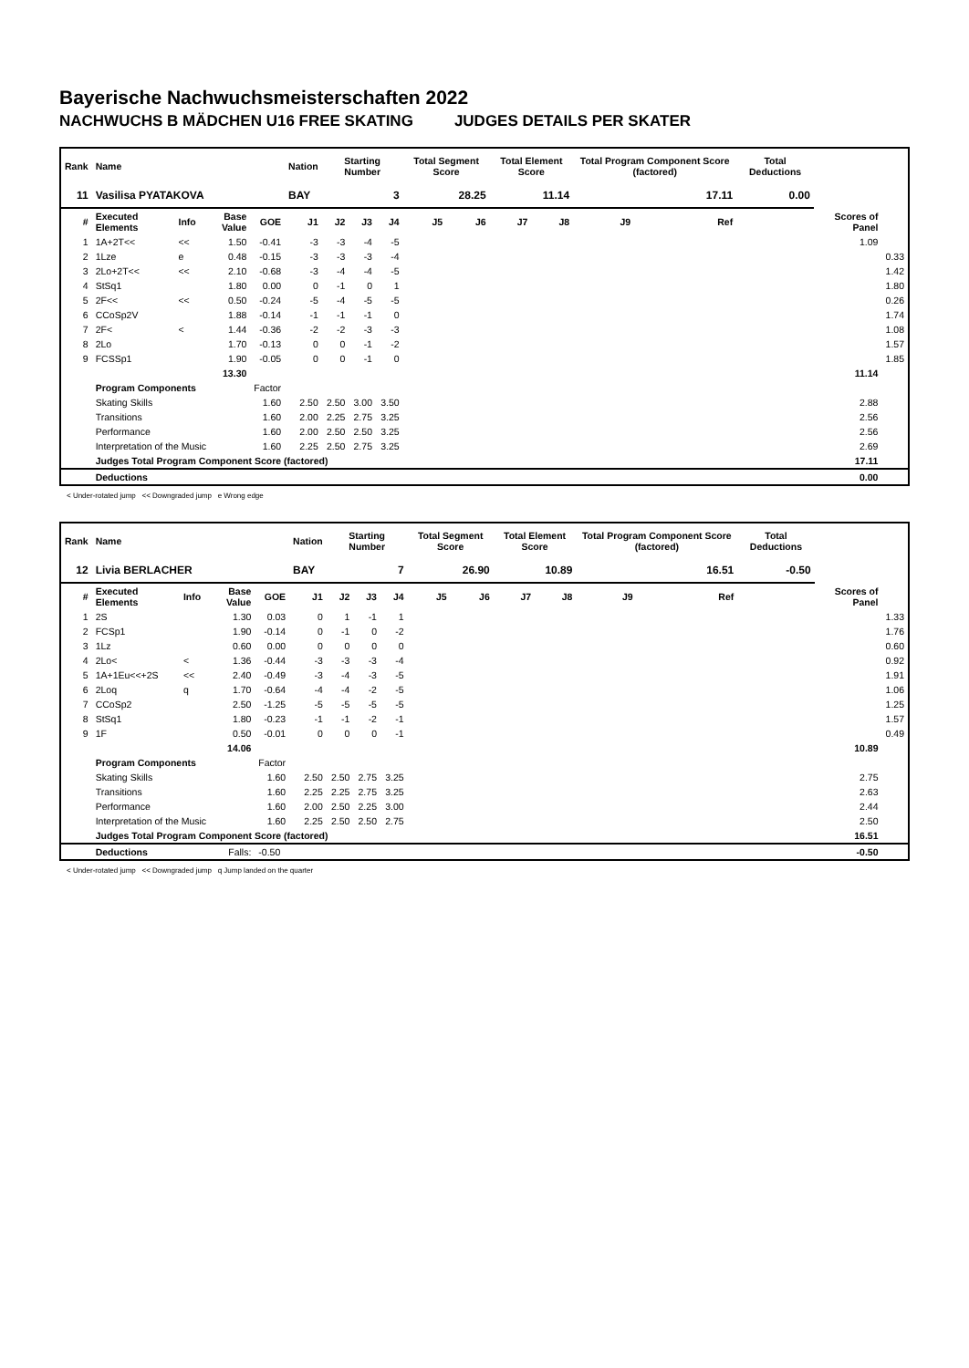Bayerische Nachwuchsmeisterschaften 2022
NACHWUCHS B MÄDCHEN U16 FREE SKATING JUDGES DETAILS PER SKATER
| Rank | Name | | | | Nation | Starting Number | | | Total Segment Score | | Total Element Score | | Total Program Component Score (factored) | | | Total Deductions | | |
| --- | --- | --- | --- | --- | --- | --- | --- | --- | --- | --- | --- | --- | --- | --- | --- | --- | --- | --- |
| 11 | Vasilisa PYATAKOVA | | | | BAY | 3 | | | 28.25 | | 11.14 | | 17.11 | | | 0.00 | | |
| # | Executed Elements | Info | Base Value | GOE | J1 | J2 | J3 | J4 | J5 | J6 | J7 | J8 | J9 | | Ref | | Scores of Panel | |
| 1 | 1A+2T<< | << | 1.50 | -0.41 | -3 | -3 | -4 | -5 | | | | | | | | | 1.09 | |
| 2 | 1Lze | e | 0.48 | -0.15 | -3 | -3 | -3 | -4 | | | | | | | | | | 0.33 |
| 3 | 2Lo+2T<< | << | 2.10 | -0.68 | -3 | -4 | -4 | -5 | | | | | | | | | | 1.42 |
| 4 | StSq1 | | 1.80 | 0.00 | 0 | -1 | 0 | 1 | | | | | | | | | | 1.80 |
| 5 | 2F<< | << | 0.50 | -0.24 | -5 | -4 | -5 | -5 | | | | | | | | | | 0.26 |
| 6 | CCoSp2V | | 1.88 | -0.14 | -1 | -1 | -1 | 0 | | | | | | | | | | 1.74 |
| 7 | 2F< | < | 1.44 | -0.36 | -2 | -2 | -3 | -3 | | | | | | | | | | 1.08 |
| 8 | 2Lo | | 1.70 | -0.13 | 0 | 0 | -1 | -2 | | | | | | | | | | 1.57 |
| 9 | FCSSp1 | | 1.90 | -0.05 | 0 | 0 | -1 | 0 | | | | | | | | | | 1.85 |
| | | | 13.30 | | | | | | | | | | | | | | 11.14 | |
| | Program Components | | | Factor | | | | | | | | | | | | | | |
| | Skating Skills | | | 1.60 | 2.50 | 2.50 | 3.00 | 3.50 | | | | | | | | | 2.88 | |
| | Transitions | | | 1.60 | 2.00 | 2.25 | 2.75 | 3.25 | | | | | | | | | 2.56 | |
| | Performance | | | 1.60 | 2.00 | 2.50 | 2.50 | 3.25 | | | | | | | | | 2.56 | |
| | Interpretation of the Music | | | 1.60 | 2.25 | 2.50 | 2.75 | 3.25 | | | | | | | | | 2.69 | |
| | Judges Total Program Component Score (factored) | | | | | | | | | | | | | | | | 17.11 | |
| | Deductions | | | | | | | | | | | | | | | | 0.00 | |
< Under-rotated jump << Downgraded jump e Wrong edge
| Rank | Name | | | | Nation | Starting Number | | | Total Segment Score | | Total Element Score | | Total Program Component Score (factored) | | | Total Deductions | | |
| --- | --- | --- | --- | --- | --- | --- | --- | --- | --- | --- | --- | --- | --- | --- | --- | --- | --- | --- |
| 12 | Livia BERLACHER | | | | BAY | 7 | | | 26.90 | | 10.89 | | 16.51 | | | -0.50 | | |
| # | Executed Elements | Info | Base Value | GOE | J1 | J2 | J3 | J4 | J5 | J6 | J7 | J8 | J9 | | Ref | | Scores of Panel | |
| 1 | 2S | | 1.30 | 0.03 | 0 | 1 | -1 | 1 | | | | | | | | | | 1.33 |
| 2 | FCSp1 | | 1.90 | -0.14 | 0 | -1 | 0 | -2 | | | | | | | | | | 1.76 |
| 3 | 1Lz | | 0.60 | 0.00 | 0 | 0 | 0 | 0 | | | | | | | | | | 0.60 |
| 4 | 2Lo< | < | 1.36 | -0.44 | -3 | -3 | -3 | -4 | | | | | | | | | | 0.92 |
| 5 | 1A+1Eu<<+2S | << | 2.40 | -0.49 | -3 | -4 | -3 | -5 | | | | | | | | | | 1.91 |
| 6 | 2Loq | q | 1.70 | -0.64 | -4 | -4 | -2 | -5 | | | | | | | | | | 1.06 |
| 7 | CCoSp2 | | 2.50 | -1.25 | -5 | -5 | -5 | -5 | | | | | | | | | | 1.25 |
| 8 | StSq1 | | 1.80 | -0.23 | -1 | -1 | -2 | -1 | | | | | | | | | | 1.57 |
| 9 | 1F | | 0.50 | -0.01 | 0 | 0 | 0 | -1 | | | | | | | | | | 0.49 |
| | | | 14.06 | | | | | | | | | | | | | | 10.89 | |
| | Program Components | | | Factor | | | | | | | | | | | | | | |
| | Skating Skills | | | 1.60 | 2.50 | 2.50 | 2.75 | 3.25 | | | | | | | | | 2.75 | |
| | Transitions | | | 1.60 | 2.25 | 2.25 | 2.75 | 3.25 | | | | | | | | | 2.63 | |
| | Performance | | | 1.60 | 2.00 | 2.50 | 2.25 | 3.00 | | | | | | | | | 2.44 | |
| | Interpretation of the Music | | | 1.60 | 2.25 | 2.50 | 2.50 | 2.75 | | | | | | | | | 2.50 | |
| | Judges Total Program Component Score (factored) | | | | | | | | | | | | | | | | 16.51 | |
| | Deductions | | Falls: | -0.50 | | | | | | | | | | | | | -0.50 | |
< Under-rotated jump << Downgraded jump q Jump landed on the quarter